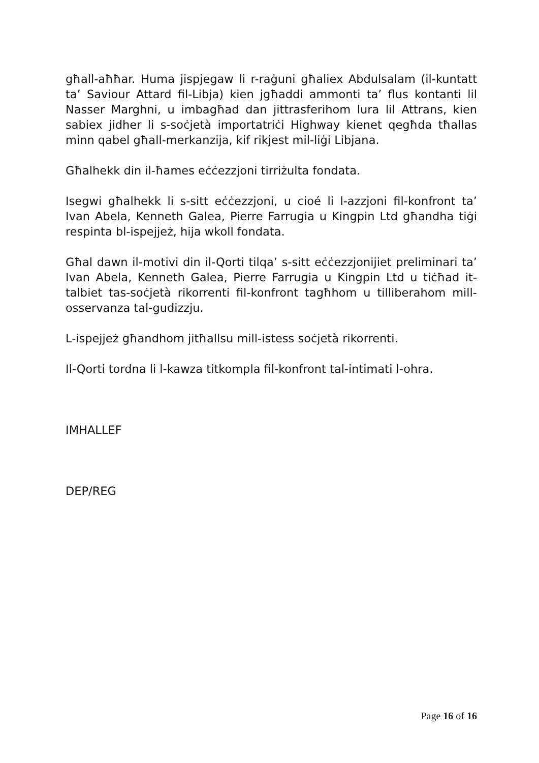għall-aħħar. Huma jispjegaw li r-raġuni għaliex Abdulsalam (il-kuntatt ta’ Saviour Attard fil-Libja) kien jgħaddi ammonti ta’ flus kontanti lil Nasser Marghni, u imbagħad dan jittrasferihom lura lil Attrans, kien sabiex jidher li s-soċjetà importatriċi Highway kienet qegħda tħallas minn qabel għall-merkanzija, kif rikjest mil-liġi Libjana.
Għalhekk din il-ħames eċċezzjoni tirriżulta fondata.
Isegwi għalhekk li s-sitt eċċezzjoni, u cioé li l-azzjoni fil-konfront ta’ Ivan Abela, Kenneth Galea, Pierre Farrugia u Kingpin Ltd għandha tiġi respinta bl-ispejjeż, hija wkoll fondata.
Għal dawn il-motivi din il-Qorti tilqa’ s-sitt eċċezzjonijiet preliminari ta’ Ivan Abela, Kenneth Galea, Pierre Farrugia u Kingpin Ltd u tiċħad it-talbiet tas-soċjetà rikorrenti fil-konfront tagħhom u tilliberahom mill-osservanza tal-gudizzju.
L-ispejjeż għandhom jitħallsu mill-istess soċjetà rikorrenti.
Il-Qorti tordna li l-kawza titkompla fil-konfront tal-intimati l-ohra.
IMHALLEF
DEP/REG
Page 16 of 16